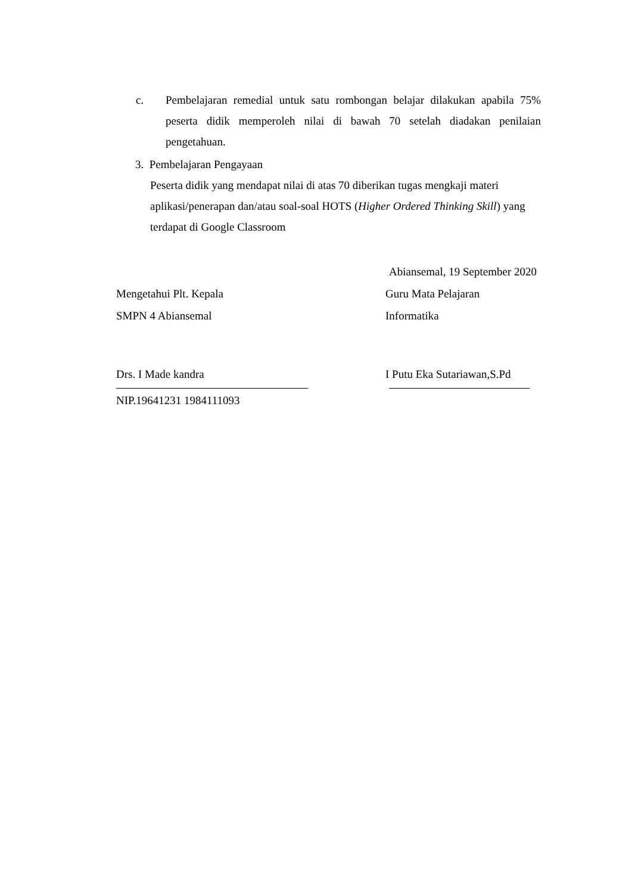c. Pembelajaran remedial untuk satu rombongan belajar dilakukan apabila 75% peserta didik memperoleh nilai di bawah 70 setelah diadakan penilaian pengetahuan.
3. Pembelajaran Pengayaan
Peserta didik yang mendapat nilai di atas 70 diberikan tugas mengkaji materi aplikasi/penerapan dan/atau soal-soal HOTS (Higher Ordered Thinking Skill) yang terdapat di Google Classroom
Abiansemal, 19 September 2020
Mengetahui Plt. Kepala Guru Mata Pelajaran
SMPN 4 Abiansemal Informatika
Drs. I Made kandra I Putu Eka Sutariawan,S.Pd
NIP.19641231 1984111093